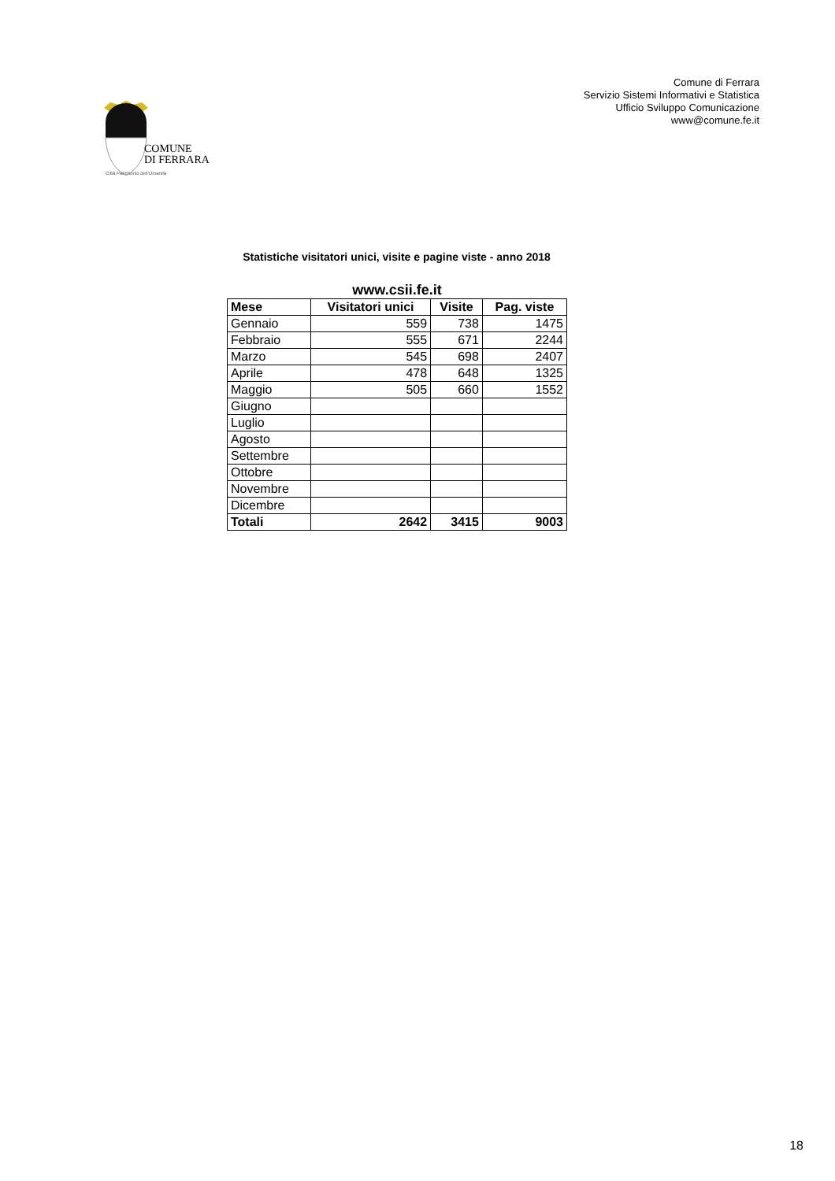COMUNE
DI FERRARA
Città Patrimonio dell'Umanità
Comune di Ferrara
Servizio Sistemi Informativi e Statistica
Ufficio Sviluppo Comunicazione
www@comune.fe.it
Statistiche visitatori unici, visite e pagine viste - anno 2018
www.csii.fe.it
| Mese | Visitatori unici | Visite | Pag. viste |
| --- | --- | --- | --- |
| Gennaio | 559 | 738 | 1475 |
| Febbraio | 555 | 671 | 2244 |
| Marzo | 545 | 698 | 2407 |
| Aprile | 478 | 648 | 1325 |
| Maggio | 505 | 660 | 1552 |
| Giugno | | | |
| Luglio | | | |
| Agosto | | | |
| Settembre | | | |
| Ottobre | | | |
| Novembre | | | |
| Dicembre | | | |
| Totali | 2642 | 3415 | 9003 |
18